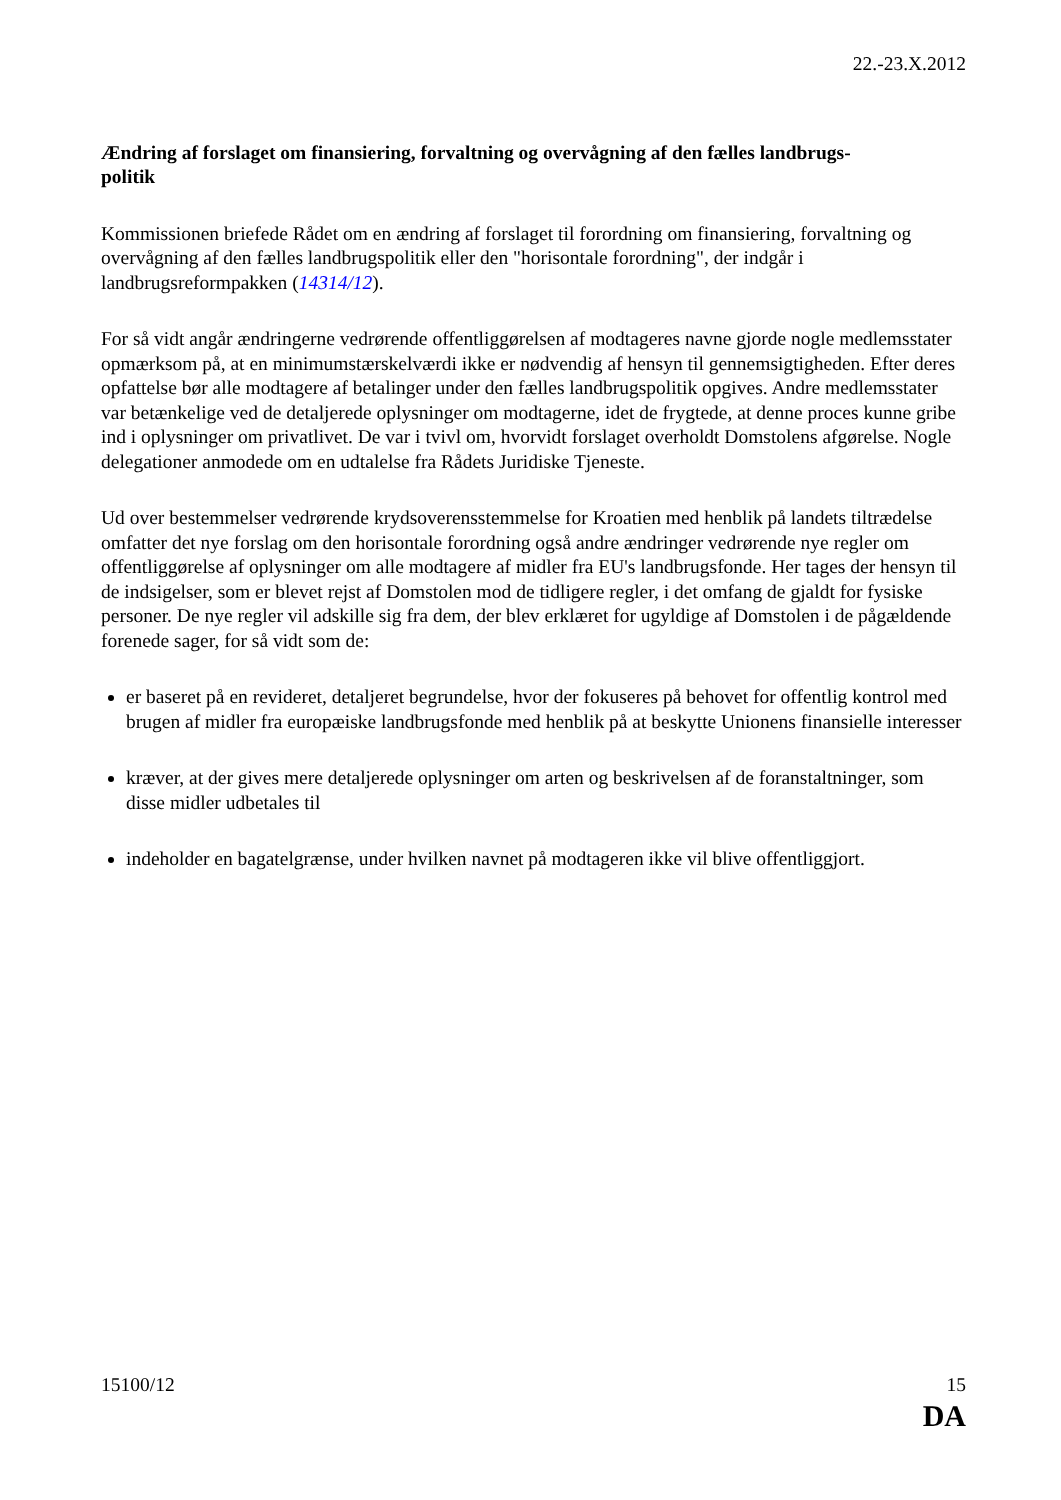22.-23.X.2012
Ændring af forslaget om finansiering, forvaltning og overvågning af den fælles landbrugs-
politik
Kommissionen briefede Rådet om en ændring af forslaget til forordning om finansiering, forvaltning og overvågning af den fælles landbrugspolitik eller den "horisontale forordning", der indgår i landbrugsreformpakken (14314/12).
For så vidt angår ændringerne vedrørende offentliggørelsen af modtageres navne gjorde nogle medlemsstater opmærksom på, at en minimumstærskelværdi ikke er nødvendig af hensyn til gennemsigtigheden. Efter deres opfattelse bør alle modtagere af betalinger under den fælles landbrugspolitik opgives. Andre medlemsstater var betænkelige ved de detaljerede oplysninger om modtagerne, idet de frygtede, at denne proces kunne gribe ind i oplysninger om privatlivet. De var i tvivl om, hvorvidt forslaget overholdt Domstolens afgørelse. Nogle delegationer anmodede om en udtalelse fra Rådets Juridiske Tjeneste.
Ud over bestemmelser vedrørende krydsoverensstemmelse for Kroatien med henblik på landets tiltrædelse omfatter det nye forslag om den horisontale forordning også andre ændringer vedrørende nye regler om offentliggørelse af oplysninger om alle modtagere af midler fra EU's landbrugsfonde. Her tages der hensyn til de indsigelser, som er blevet rejst af Domstolen mod de tidligere regler, i det omfang de gjaldt for fysiske personer. De nye regler vil adskille sig fra dem, der blev erklæret for ugyldige af Domstolen i de pågældende forenede sager, for så vidt som de:
er baseret på en revideret, detaljeret begrundelse, hvor der fokuseres på behovet for offentlig kontrol med brugen af midler fra europæiske landbrugsfonde med henblik på at beskytte Unionens finansielle interesser
kræver, at der gives mere detaljerede oplysninger om arten og beskrivelsen af de foranstaltninger, som disse midler udbetales til
indeholder en bagatelgrænse, under hvilken navnet på modtageren ikke vil blive offentliggjort.
15100/12 15
DA